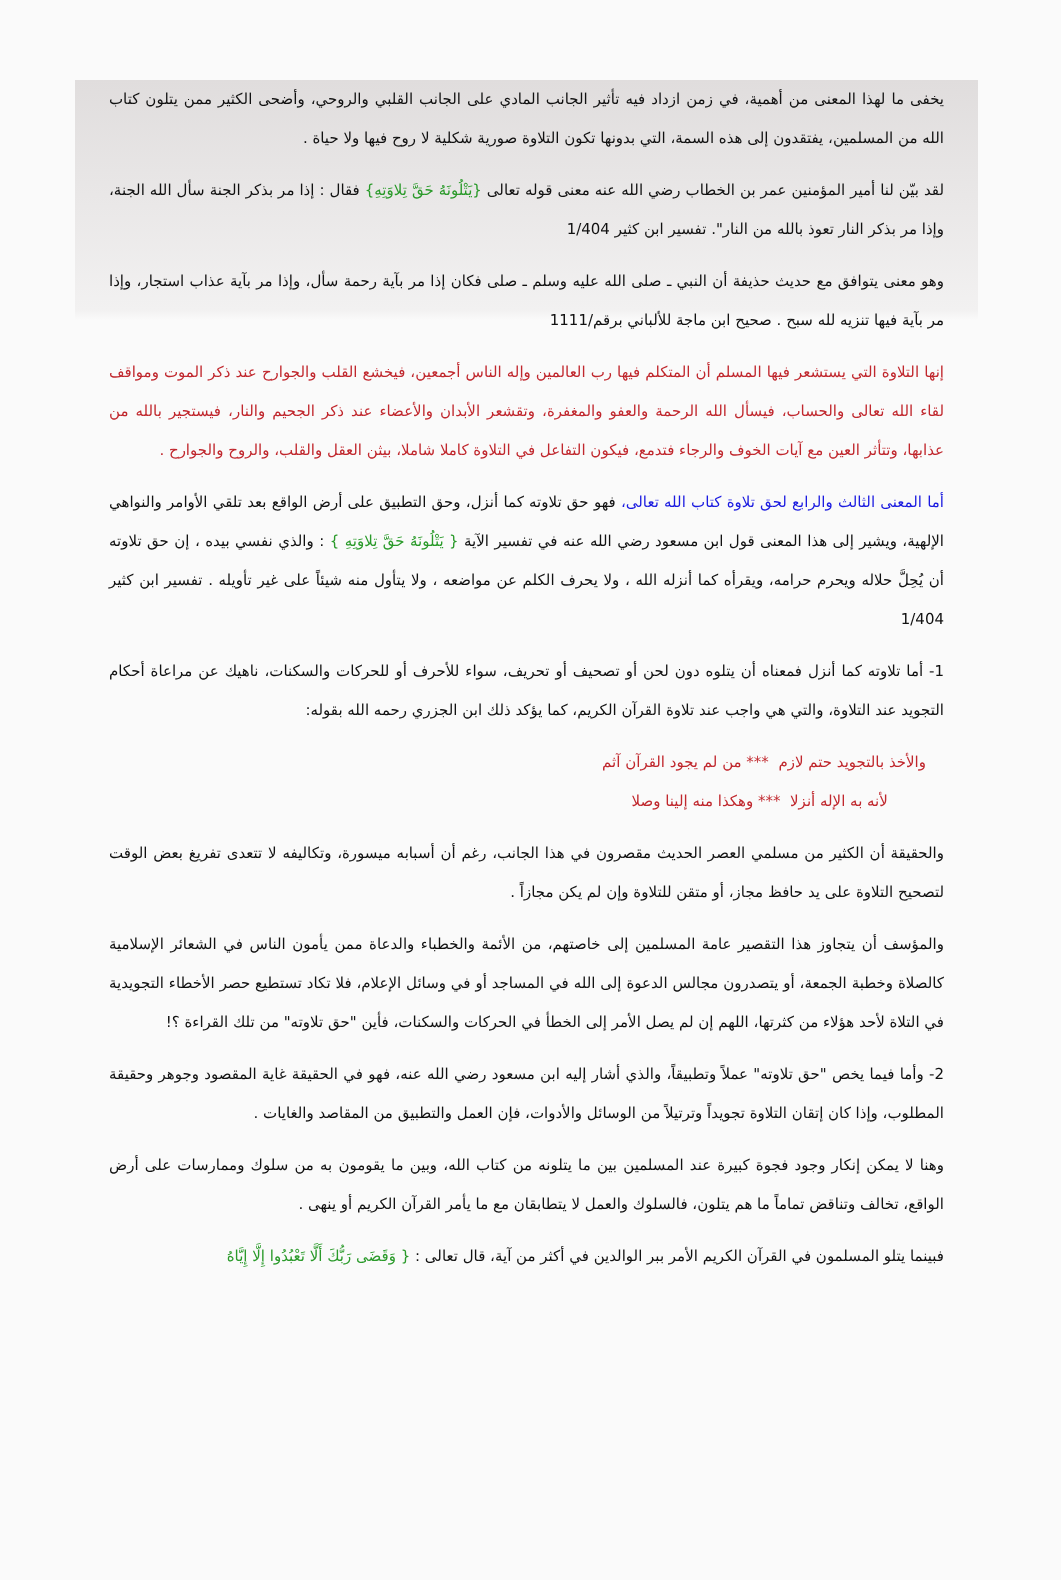يخفى ما لهذا المعنى من أهمية، في زمن ازداد فيه تأثير الجانب المادي على الجانب القلبي والروحي، وأضحى الكثير ممن يتلون كتاب الله من المسلمين، يفتقدون إلى هذه السمة، التي بدونها تكون التلاوة صورية شكلية لا روح فيها ولا حياة .
لقد بيّن لنا أمير المؤمنين عمر بن الخطاب رضي الله عنه معنى قوله تعالى {يَتْلُونَهُ حَقَّ تِلاوَتِهِ} فقال : إذا مر بذكر الجنة سأل الله الجنة، وإذا مر بذكر النار تعوذ بالله من النار". تفسير ابن كثير 1/404
وهو معنى يتوافق مع حديث حذيفة أن النبي ـ صلى الله عليه وسلم ـ صلى فكان إذا مر بآية رحمة سأل، وإذا مر بآية عذاب استجار، وإذا مر بآية فيها تنزيه لله سبح . صحيح ابن ماجة للألباني برقم/1111
إنها التلاوة التي يستشعر فيها المسلم أن المتكلم فيها رب العالمين وإله الناس أجمعين، فيخشع القلب والجوارح عند ذكر الموت ومواقف لقاء الله تعالى والحساب، فيسأل الله الرحمة والعفو والمغفرة، وتقشعر الأبدان والأعضاء عند ذكر الجحيم والنار، فيستجير بالله من عذابها، وتتأثر العين مع آيات الخوف والرجاء فتدمع، فيكون التفاعل في التلاوة كاملا شاملا، بيثن العقل والقلب، والروح والجوارح .
أما المعنى الثالث والرابع لحق تلاوة كتاب الله تعالى، فهو حق تلاوته كما أنزل، وحق التطبيق على أرض الواقع بعد تلقي الأوامر والنواهي الإلهية، ويشير إلى هذا المعنى قول ابن مسعود رضي الله عنه في تفسير الآية { يَتْلُونَهُ حَقَّ تِلاوَتِهِ } : والذي نفسي بيده ، إن حق تلاوته أن يُحِلَّ حلاله ويحرم حرامه، ويقرأه كما أنزله الله ، ولا يحرف الكلم عن مواضعه ، ولا يتأول منه شيئاً على غير تأويله . تفسير ابن كثير 1/404
1- أما تلاوته كما أنزل فمعناه أن يتلوه دون لحن أو تصحيف أو تحريف، سواء للأحرف أو للحركات والسكنات، ناهيك عن مراعاة أحكام التجويد عند التلاوة، والتي هي واجب عند تلاوة القرآن الكريم، كما يؤكد ذلك ابن الجزري رحمه الله بقوله:
والأخذ بالتجويد حتم لازم *** من لم يجود القرآن آثم
لأنه به الإله أنزلا *** وهكذا منه إلينا وصلا
والحقيقة أن الكثير من مسلمي العصر الحديث مقصرون في هذا الجانب، رغم أن أسبابه ميسورة، وتكاليفه لا تتعدى تفريغ بعض الوقت لتصحيح التلاوة على يد حافظ مجاز، أو متقن للتلاوة وإن لم يكن مجازاً .
والمؤسف أن يتجاوز هذا التقصير عامة المسلمين إلى خاصتهم، من الأئمة والخطباء والدعاة ممن يأمون الناس في الشعائر الإسلامية كالصلاة وخطبة الجمعة، أو يتصدرون مجالس الدعوة إلى الله في المساجد أو في وسائل الإعلام، فلا تكاد تستطيع حصر الأخطاء التجويدية في التلاة لأحد هؤلاء من كثرتها، اللهم إن لم يصل الأمر إلى الخطأ في الحركات والسكنات، فأين "حق تلاوته" من تلك القراءة ؟!
2- وأما فيما يخص "حق تلاوته" عملاً وتطبيقاً، والذي أشار إليه ابن مسعود رضي الله عنه، فهو في الحقيقة غاية المقصود وجوهر وحقيقة المطلوب، وإذا كان إتقان التلاوة تجويداً وترتيلاً من الوسائل والأدوات، فإن العمل والتطبيق من المقاصد والغايات .
وهنا لا يمكن إنكار وجود فجوة كبيرة عند المسلمين بين ما يتلونه من كتاب الله، وبين ما يقومون به من سلوك وممارسات على أرض الواقع، تخالف وتناقض تماماً ما هم يتلون، فالسلوك والعمل لا يتطابقان مع ما يأمر القرآن الكريم أو ينهى .
فبينما يتلو المسلمون في القرآن الكريم الأمر ببر الوالدين في أكثر من آية، قال تعالى : { وَقَضَى رَبُّكَ أَلَّا تَعْبُدُوا إِلَّا إِيَّاهُ